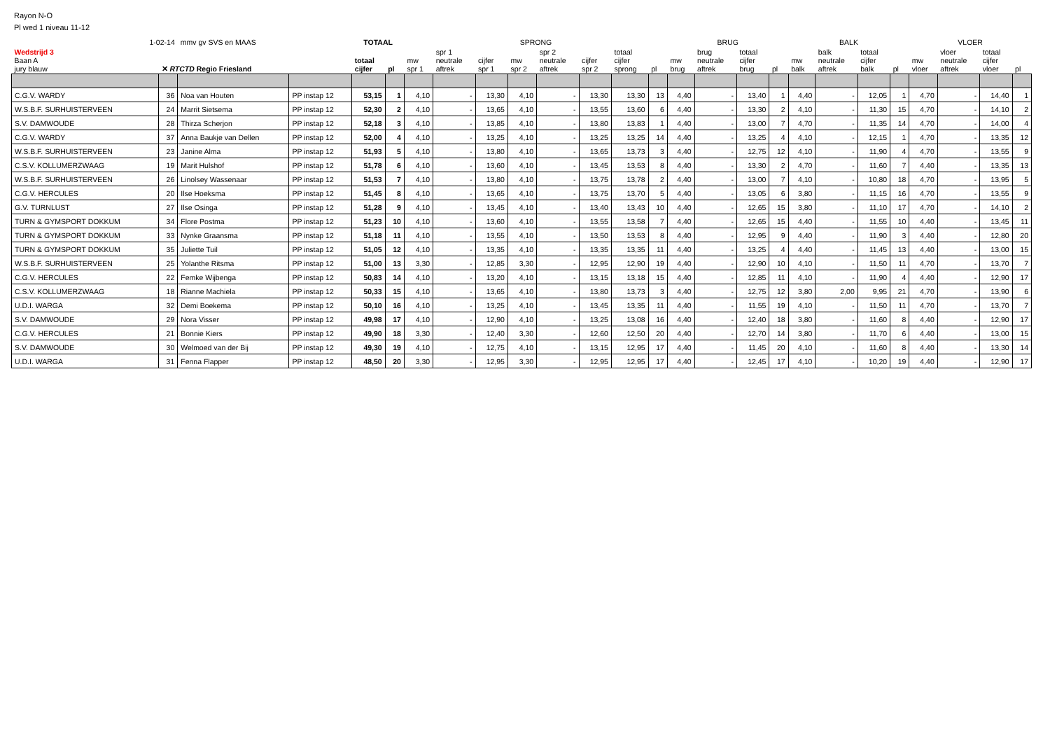Rayon N-O
Pl wed 1 niveau 11-12
| 1-02-14 | | mmv gv SVS en MAAS | | TOTAAL | | SPRONG | | | | | | | | BRUG | | | | BALK | | | | VLOER | | | |
| Wedstrijd 3 Baan A jury blauw | ✕ RTCTD Regio Friesland | | | totaal cijfer | pl | mw spr 1 | spr 1 neutrale aftrek | cijfer spr 1 | mw spr 2 | spr 2 neutrale aftrek | cijfer spr 2 | totaal cijfer sprong | pl | mw brug | brug neutrale aftrek | totaal cijfer brug | pl | mw balk | balk neutrale aftrek | totaal cijfer balk | pl | mw vloer | vloer neutrale aftrek | totaal cijfer vloer | pl |
| C.G.V. WARDY | 36 | Noa van Houten | PP instap 12 | 53,15 | 1 | 4,10 | - | 13,30 | 4,10 | - | 13,30 | 13,30 | 13 | 4,40 | - | 13,40 | 1 | 4,40 | - | 12,05 | 1 | 4,70 | - | 14,40 | 1 |
| W.S.B.F. SURHUISTERVEEN | 24 | Marrit Sietsema | PP instap 12 | 52,30 | 2 | 4,10 | - | 13,65 | 4,10 | - | 13,55 | 13,60 | 6 | 4,40 | - | 13,30 | 2 | 4,10 | - | 11,30 | 15 | 4,70 | - | 14,10 | 2 |
| S.V. DAMWOUDE | 28 | Thirza Scherjon | PP instap 12 | 52,18 | 3 | 4,10 | - | 13,85 | 4,10 | - | 13,80 | 13,83 | 1 | 4,40 | - | 13,00 | 7 | 4,70 | - | 11,35 | 14 | 4,70 | - | 14,00 | 4 |
| C.G.V. WARDY | 37 | Anna Baukje van Dellen | PP instap 12 | 52,00 | 4 | 4,10 | - | 13,25 | 4,10 | - | 13,25 | 13,25 | 14 | 4,40 | - | 13,25 | 4 | 4,10 | - | 12,15 | 1 | 4,70 | - | 13,35 | 12 |
| W.S.B.F. SURHUISTERVEEN | 23 | Janine Alma | PP instap 12 | 51,93 | 5 | 4,10 | - | 13,80 | 4,10 | - | 13,65 | 13,73 | 3 | 4,40 | - | 12,75 | 12 | 4,10 | - | 11,90 | 4 | 4,70 | - | 13,55 | 9 |
| C.S.V. KOLLUMERZWAAG | 19 | Marit Hulshof | PP instap 12 | 51,78 | 6 | 4,10 | - | 13,60 | 4,10 | - | 13,45 | 13,53 | 8 | 4,40 | - | 13,30 | 2 | 4,70 | - | 11,60 | 7 | 4,40 | - | 13,35 | 13 |
| W.S.B.F. SURHUISTERVEEN | 26 | Linolsey Wassenaar | PP instap 12 | 51,53 | 7 | 4,10 | - | 13,80 | 4,10 | - | 13,75 | 13,78 | 2 | 4,40 | - | 13,00 | 7 | 4,10 | - | 10,80 | 18 | 4,70 | - | 13,95 | 5 |
| C.G.V. HERCULES | 20 | Ilse Hoeksma | PP instap 12 | 51,45 | 8 | 4,10 | - | 13,65 | 4,10 | - | 13,75 | 13,70 | 5 | 4,40 | - | 13,05 | 6 | 3,80 | - | 11,15 | 16 | 4,70 | - | 13,55 | 9 |
| G.V. TURNLUST | 27 | Ilse Osinga | PP instap 12 | 51,28 | 9 | 4,10 | - | 13,45 | 4,10 | - | 13,40 | 13,43 | 10 | 4,40 | - | 12,65 | 15 | 3,80 | - | 11,10 | 17 | 4,70 | - | 14,10 | 2 |
| TURN & GYMSPORT DOKKUM | 34 | Flore Postma | PP instap 12 | 51,23 | 10 | 4,10 | - | 13,60 | 4,10 | - | 13,55 | 13,58 | 7 | 4,40 | - | 12,65 | 15 | 4,40 | - | 11,55 | 10 | 4,40 | - | 13,45 | 11 |
| TURN & GYMSPORT DOKKUM | 33 | Nynke Graansma | PP instap 12 | 51,18 | 11 | 4,10 | - | 13,55 | 4,10 | - | 13,50 | 13,53 | 8 | 4,40 | - | 12,95 | 9 | 4,40 | - | 11,90 | 3 | 4,40 | - | 12,80 | 20 |
| TURN & GYMSPORT DOKKUM | 35 | Juliette Tuil | PP instap 12 | 51,05 | 12 | 4,10 | - | 13,35 | 4,10 | - | 13,35 | 13,35 | 11 | 4,40 | - | 13,25 | 4 | 4,40 | - | 11,45 | 13 | 4,40 | - | 13,00 | 15 |
| W.S.B.F. SURHUISTERVEEN | 25 | Yolanthe Ritsma | PP instap 12 | 51,00 | 13 | 3,30 | - | 12,85 | 3,30 | - | 12,95 | 12,90 | 19 | 4,40 | - | 12,90 | 10 | 4,10 | - | 11,50 | 11 | 4,70 | - | 13,70 | 7 |
| C.G.V. HERCULES | 22 | Femke Wijbenga | PP instap 12 | 50,83 | 14 | 4,10 | - | 13,20 | 4,10 | - | 13,15 | 13,18 | 15 | 4,40 | - | 12,85 | 11 | 4,10 | - | 11,90 | 4 | 4,40 | - | 12,90 | 17 |
| C.S.V. KOLLUMERZWAAG | 18 | Rianne Machiela | PP instap 12 | 50,33 | 15 | 4,10 | - | 13,65 | 4,10 | - | 13,80 | 13,73 | 3 | 4,40 | - | 12,75 | 12 | 3,80 | 2,00 | 9,95 | 21 | 4,70 | - | 13,90 | 6 |
| U.D.I. WARGA | 32 | Demi Boekema | PP instap 12 | 50,10 | 16 | 4,10 | - | 13,25 | 4,10 | - | 13,45 | 13,35 | 11 | 4,40 | - | 11,55 | 19 | 4,10 | - | 11,50 | 11 | 4,70 | - | 13,70 | 7 |
| S.V. DAMWOUDE | 29 | Nora Visser | PP instap 12 | 49,98 | 17 | 4,10 | - | 12,90 | 4,10 | - | 13,25 | 13,08 | 16 | 4,40 | - | 12,40 | 18 | 3,80 | - | 11,60 | 8 | 4,40 | - | 12,90 | 17 |
| C.G.V. HERCULES | 21 | Bonnie Kiers | PP instap 12 | 49,90 | 18 | 3,30 | - | 12,40 | 3,30 | - | 12,60 | 12,50 | 20 | 4,40 | - | 12,70 | 14 | 3,80 | - | 11,70 | 6 | 4,40 | - | 13,00 | 15 |
| S.V. DAMWOUDE | 30 | Welmoed van der Bij | PP instap 12 | 49,30 | 19 | 4,10 | - | 12,75 | 4,10 | - | 13,15 | 12,95 | 17 | 4,40 | - | 11,45 | 20 | 4,10 | - | 11,60 | 8 | 4,40 | - | 13,30 | 14 |
| U.D.I. WARGA | 31 | Fenna Flapper | PP instap 12 | 48,50 | 20 | 3,30 | - | 12,95 | 3,30 | - | 12,95 | 12,95 | 17 | 4,40 | - | 12,45 | 17 | 4,10 | - | 10,20 | 19 | 4,40 | - | 12,90 | 17 |